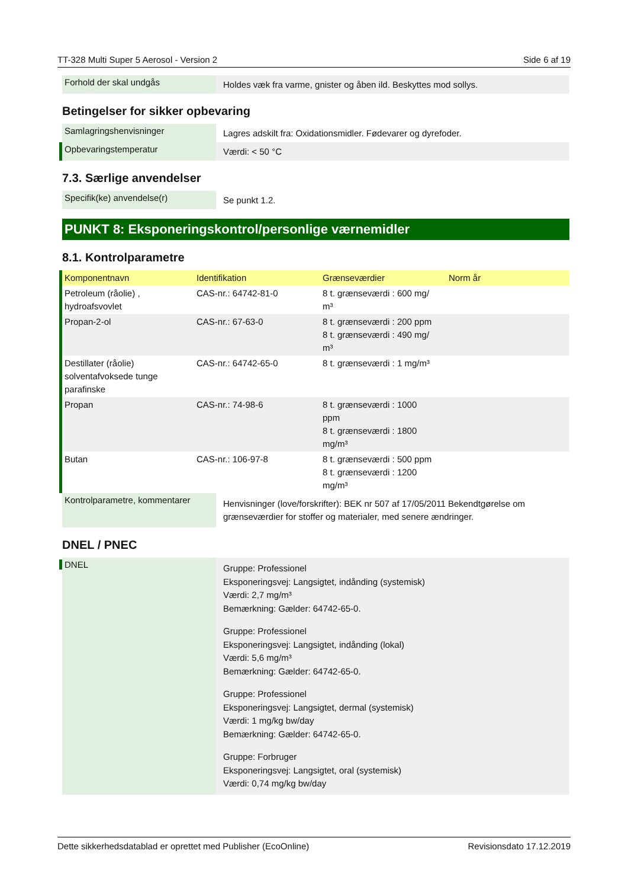TT-328 Multi Super 5 Aerosol - Version 2 Side 6 af 19
Forhold der skal undgås
Holdes væk fra varme, gnister og åben ild. Beskyttes mod sollys.
Betingelser for sikker opbevaring
Samlagringshenvisninger
Lagres adskilt fra: Oxidationsmidler. Fødevarer og dyrefoder.
Opbevaringstemperatur
Værdi: < 50 °C
7.3. Særlige anvendelser
Specifik(ke) anvendelse(r)
Se punkt 1.2.
PUNKT 8: Eksponeringskontrol/personlige værnemidler
8.1. Kontrolparametre
| Komponentnavn | Identifikation | Grænseværdier | Norm år |
| --- | --- | --- | --- |
| Petroleum (råolie) , hydroafsvovlet | CAS-nr.: 64742-81-0 | 8 t. grænseværdi : 600 mg/ m³ | |
| Propan-2-ol | CAS-nr.: 67-63-0 | 8 t. grænseværdi : 200 ppm 8 t. grænseværdi : 490 mg/ m³ | |
| Destillater (råolie) solventafvoksede tunge parafinske | CAS-nr.: 64742-65-0 | 8 t. grænseværdi : 1 mg/m³ | |
| Propan | CAS-nr.: 74-98-6 | 8 t. grænseværdi : 1000 ppm 8 t. grænseværdi : 1800 mg/m³ | |
| Butan | CAS-nr.: 106-97-8 | 8 t. grænseværdi : 500 ppm 8 t. grænseværdi : 1200 mg/m³ | |
Kontrolparametre, kommentarer
Henvisninger (love/forskrifter): BEK nr 507 af 17/05/2011 Bekendtgørelse om grænseværdier for stoffer og materialer, med senere ændringer.
DNEL / PNEC
DNEL
Gruppe: Professionel
Eksponeringsvej: Langsigtet, indånding (systemisk)
Værdi: 2,7 mg/m³
Bemærkning: Gælder: 64742-65-0.
Gruppe: Professionel
Eksponeringsvej: Langsigtet, indånding (lokal)
Værdi: 5,6 mg/m³
Bemærkning: Gælder: 64742-65-0.
Gruppe: Professionel
Eksponeringsvej: Langsigtet, dermal (systemisk)
Værdi: 1 mg/kg bw/day
Bemærkning: Gælder: 64742-65-0.
Gruppe: Forbruger
Eksponeringsvej: Langsigtet, oral (systemisk)
Værdi: 0,74 mg/kg bw/day
Dette sikkerhedsdatablad er oprettet med Publisher (EcoOnline) Revisionsdato 17.12.2019